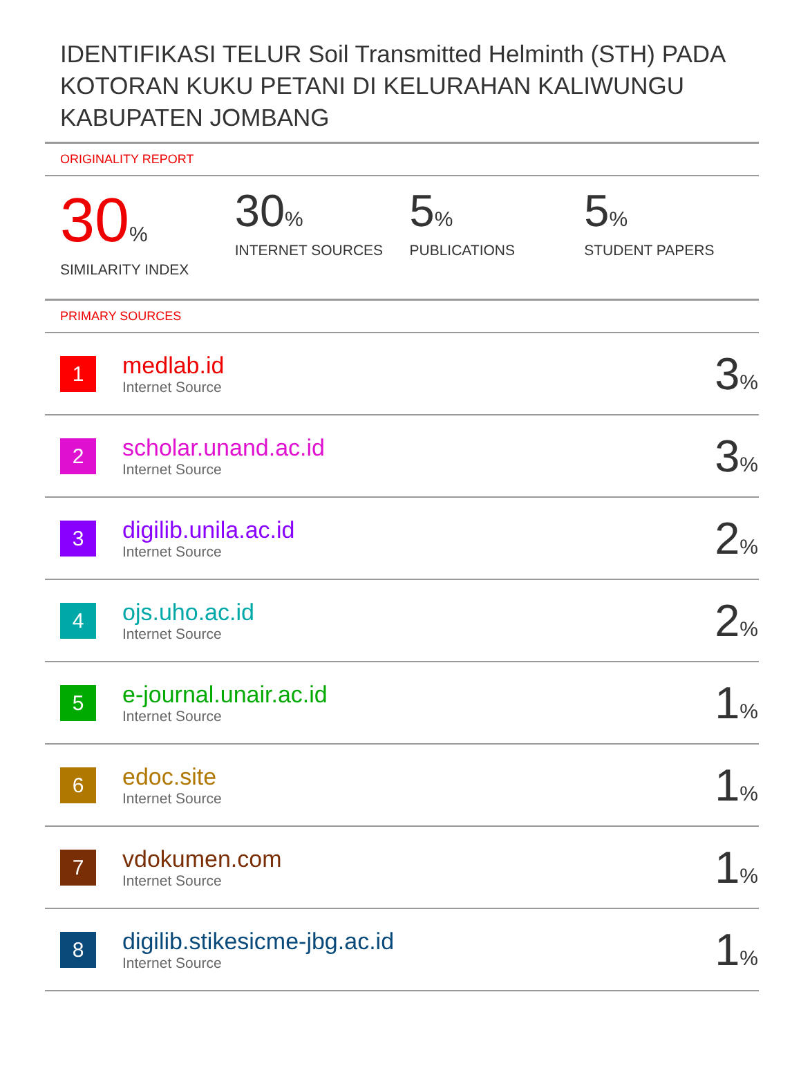IDENTIFIKASI TELUR Soil Transmitted Helminth (STH) PADA KOTORAN KUKU PETANI DI KELURAHAN KALIWUNGU KABUPATEN JOMBANG
ORIGINALITY REPORT
30%
SIMILARITY INDEX
30%
INTERNET SOURCES
5%
PUBLICATIONS
5%
STUDENT PAPERS
PRIMARY SOURCES
| 1 | medlab.id Internet Source | 3 % |
| 2 | scholar.unand.ac.id Internet Source | 3 % |
| 3 | digilib.unila.ac.id Internet Source | 2 % |
| 4 | ojs.uho.ac.id Internet Source | 2 % |
| 5 | e-journal.unair.ac.id Internet Source | 1 % |
| 6 | edoc.site Internet Source | 1 % |
| 7 | vdokumen.com Internet Source | 1 % |
| 8 | digilib.stikesicme-jbg.ac.id Internet Source | 1 % |